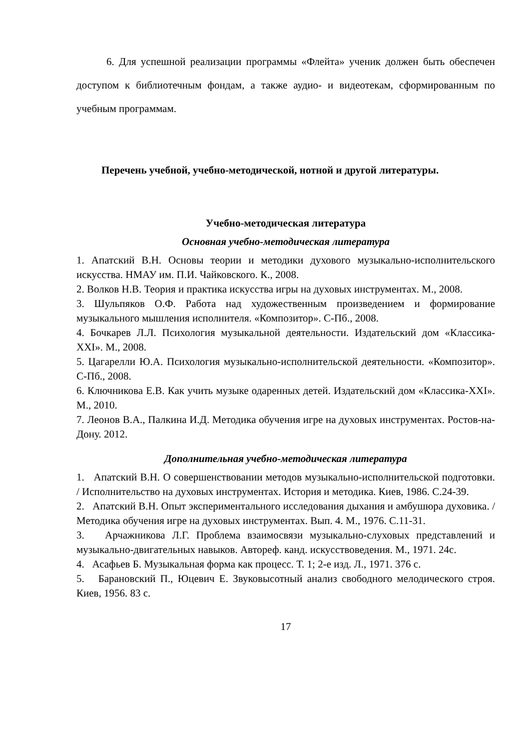6. Для успешной реализации программы «Флейта» ученик должен быть обеспечен доступом к библиотечным фондам, а также аудио- и видеотекам, сформированным по учебным программам.
Перечень учебной, учебно-методической, нотной и другой литературы.
Учебно-методическая литература
Основная учебно-методическая литература
1. Апатский В.Н. Основы теории и методики духового музыкально-исполнительского искусства. НМАУ им. П.И. Чайковского. К., 2008.
2. Волков Н.В. Теория и практика искусства игры на духовых инструментах. М., 2008.
3. Шульпяков О.Ф. Работа над художественным произведением и формирование музыкального мышления исполнителя. «Композитор». С-Пб., 2008.
4. Бочкарев Л.Л. Психология музыкальной деятельности. Издательский дом «Классика-XXI». М., 2008.
5. Цагарелли Ю.А. Психология музыкально-исполнительской деятельности. «Композитор». С-Пб., 2008.
6. Ключникова Е.В. Как учить музыке одаренных детей. Издательский дом «Классика-XXI». М., 2010.
7. Леонов В.А., Палкина И.Д. Методика обучения игре на духовых инструментах. Ростов-на-Дону. 2012.
Дополнительная учебно-методическая литература
1. Апатский В.Н. О совершенствовании методов музыкально-исполнительской подготовки. / Исполнительство на духовых инструментах. История и методика. Киев, 1986. С.24-39.
2. Апатский В.Н. Опыт экспериментального исследования дыхания и амбушюра духовика. /Методика обучения игре на духовых инструментах. Вып. 4. М., 1976. С.11-31.
3. Арчажникова Л.Г. Проблема взаимосвязи музыкально-слуховых представлений и музыкально-двигательных навыков. Автореф. канд. искусствоведения. М., 1971. 24с.
4. Асафьев Б. Музыкальная форма как процесс. Т. 1; 2-е изд. Л., 1971. 376 с.
5. Барановский П., Юцевич Е. Звуковысотный анализ свободного мелодического строя. Киев, 1956. 83 с.
17